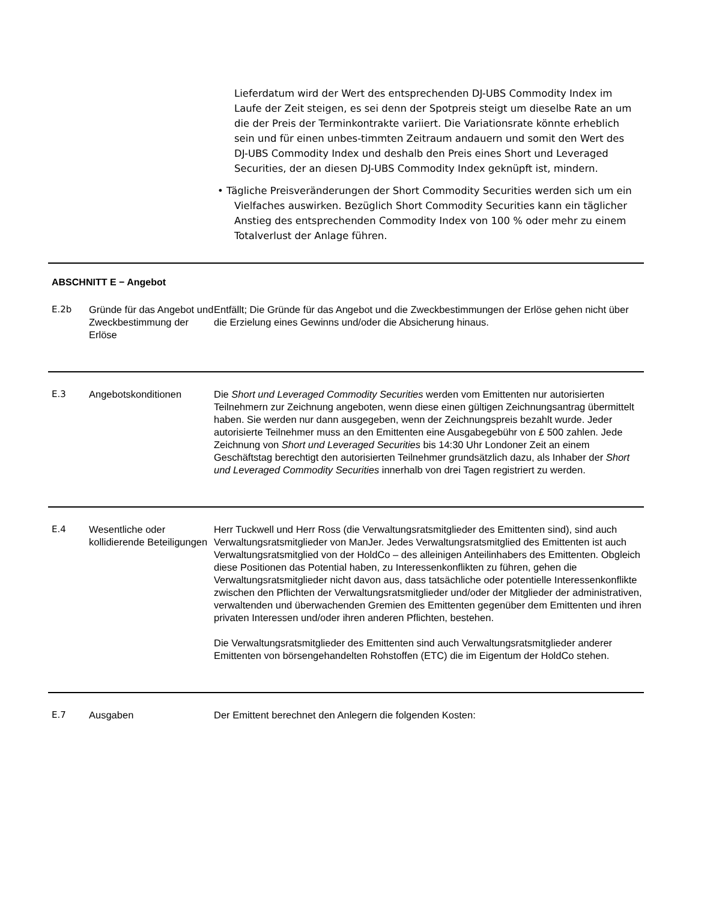Lieferdatum wird der Wert des entsprechenden DJ-UBS Commodity Index im Laufe der Zeit steigen, es sei denn der Spotpreis steigt um dieselbe Rate an um die der Preis der Terminkontrakte variiert. Die Variationsrate könnte erheblich sein und für einen unbes-timmten Zeitraum andauern und somit den Wert des DJ-UBS Commodity Index und deshalb den Preis eines Short und Leveraged Securities, der an diesen DJ-UBS Commodity Index geknüpft ist, mindern.
• Tägliche Preisveränderungen der Short Commodity Securities werden sich um ein Vielfaches auswirken. Bezüglich Short Commodity Securities kann ein täglicher Anstieg des entsprechenden Commodity Index von 100 % oder mehr zu einem Totalverlust der Anlage führen.
ABSCHNITT E − Angebot
| E.2b | Gründe für das Angebot und Zweckbestimmung der Erlöse | Entfällt; Die Gründe für das Angebot und die Zweckbestimmungen der Erlöse gehen nicht über die Erzielung eines Gewinns und/oder die Absicherung hinaus. |
| E.3 | Angebotskonditionen | Die Short und Leveraged Commodity Securities werden vom Emittenten nur autorisierten Teilnehmern zur Zeichnung angeboten, wenn diese einen gültigen Zeichnungsantrag übermittelt haben. Sie werden nur dann ausgegeben, wenn der Zeichnungspreis bezahlt wurde. Jeder autorisierte Teilnehmer muss an den Emittenten eine Ausgabegebühr von £ 500 zahlen. Jede Zeichnung von Short und Leveraged Securities bis 14:30 Uhr Londoner Zeit an einem Geschäftstag berechtigt den autorisierten Teilnehmer grundsätzlich dazu, als Inhaber der Short und Leveraged Commodity Securities innerhalb von drei Tagen registriert zu werden. |
| E.4 | Wesentliche oder kollidierende Beteiligungen | Herr Tuckwell und Herr Ross (die Verwaltungsratsmitglieder des Emittenten sind), sind auch Verwaltungsratsmitglieder von ManJer. Jedes Verwaltungsratsmitglied des Emittenten ist auch Verwaltungsratsmitglied von der HoldCo – des alleinigen Anteilinhabers des Emittenten. Obgleich diese Positionen das Potential haben, zu Interessenkonflikten zu führen, gehen die Verwaltungsratsmitglieder nicht davon aus, dass tatsächliche oder potentielle Interessenkonflikte zwischen den Pflichten der Verwaltungsratsmitglieder und/oder der Mitglieder der administrativen, verwaltenden und überwachenden Gremien des Emittenten gegenüber dem Emittenten und ihren privaten Interessen und/oder ihren anderen Pflichten, bestehen. Die Verwaltungsratsmitglieder des Emittenten sind auch Verwaltungsratsmitglieder anderer Emittenten von börsengehandelten Rohstoffen (ETC) die im Eigentum der HoldCo stehen. |
| E.7 | Ausgaben | Der Emittent berechnet den Anlegern die folgenden Kosten: |